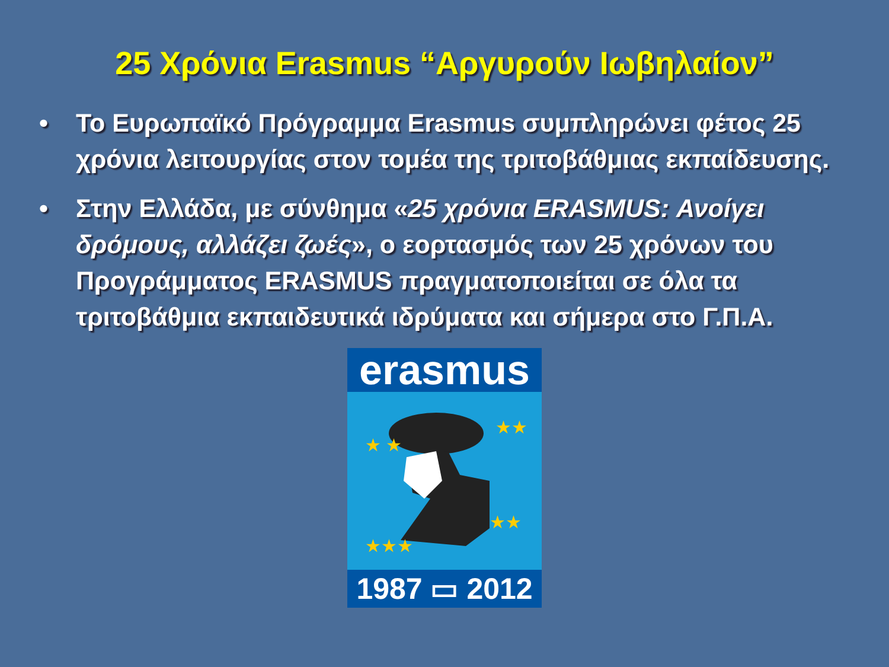25 Χρόνια Erasmus “Αργυρούν Ιωβηλαίον”
• Το Ευρωπαϊκό Πρόγραμμα Erasmus συμπληρώνει φέτος 25 χρόνια λειτουργίας στον τομέα της τριτοβάθμιας εκπαίδευσης.
• Στην Ελλάδα, με σύνθημα «25 χρόνια ERASMUS: Ανοίγει δρόμους, αλλάζει ζωές», ο εορτασμός των 25 χρόνων του Προγράμματος ERASMUS πραγματοποιείται σε όλα τα τριτοβάθμια εκπαιδευτικά ιδρύματα και σήμερα στο Γ.Π.Α.
erasmus
★ ★
★★
★★★
★★
1987 ▭ 2012